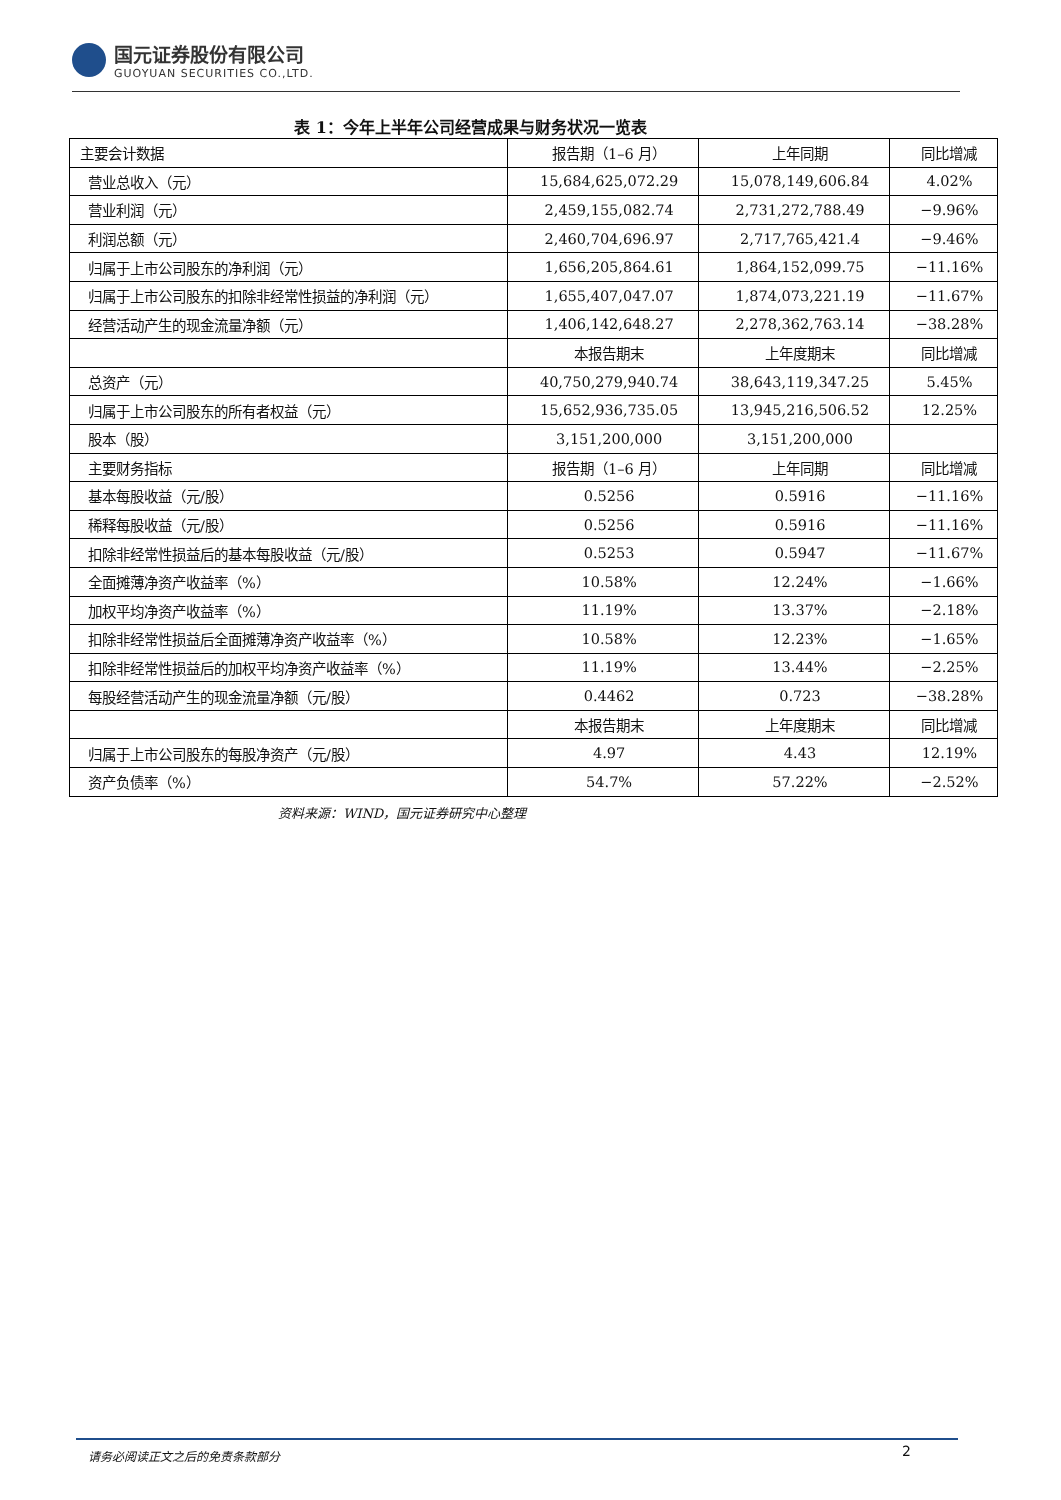国元证券股份有限公司
GUOYUAN SECURITIES CO.,LTD.
表 1：今年上半年公司经营成果与财务状况一览表
| 主要会计数据 | 报告期（1–6 月） | 上年同期 | 同比增减 |
| 营业总收入（元） | 15,684,625,072.29 | 15,078,149,606.84 | 4.02% |
| 营业利润（元） | 2,459,155,082.74 | 2,731,272,788.49 | −9.96% |
| 利润总额（元） | 2,460,704,696.97 | 2,717,765,421.4 | −9.46% |
| 归属于上市公司股东的净利润（元） | 1,656,205,864.61 | 1,864,152,099.75 | −11.16% |
| 归属于上市公司股东的扣除非经常性损益的净利润（元） | 1,655,407,047.07 | 1,874,073,221.19 | −11.67% |
| 经营活动产生的现金流量净额（元） | 1,406,142,648.27 | 2,278,362,763.14 | −38.28% |
| | 本报告期末 | 上年度期末 | 同比增减 |
| 总资产（元） | 40,750,279,940.74 | 38,643,119,347.25 | 5.45% |
| 归属于上市公司股东的所有者权益（元） | 15,652,936,735.05 | 13,945,216,506.52 | 12.25% |
| 股本（股） | 3,151,200,000 | 3,151,200,000 | |
| 主要财务指标 | 报告期（1–6 月） | 上年同期 | 同比增减 |
| 基本每股收益（元/股） | 0.5256 | 0.5916 | −11.16% |
| 稀释每股收益（元/股） | 0.5256 | 0.5916 | −11.16% |
| 扣除非经常性损益后的基本每股收益（元/股） | 0.5253 | 0.5947 | −11.67% |
| 全面摊薄净资产收益率（%） | 10.58% | 12.24% | −1.66% |
| 加权平均净资产收益率（%） | 11.19% | 13.37% | −2.18% |
| 扣除非经常性损益后全面摊薄净资产收益率（%） | 10.58% | 12.23% | −1.65% |
| 扣除非经常性损益后的加权平均净资产收益率（%） | 11.19% | 13.44% | −2.25% |
| 每股经营活动产生的现金流量净额（元/股） | 0.4462 | 0.723 | −38.28% |
| | 本报告期末 | 上年度期末 | 同比增减 |
| 归属于上市公司股东的每股净资产（元/股） | 4.97 | 4.43 | 12.19% |
| 资产负债率（%） | 54.7% | 57.22% | −2.52% |
资料来源：WIND，国元证券研究中心整理
请务必阅读正文之后的免责条款部分 2